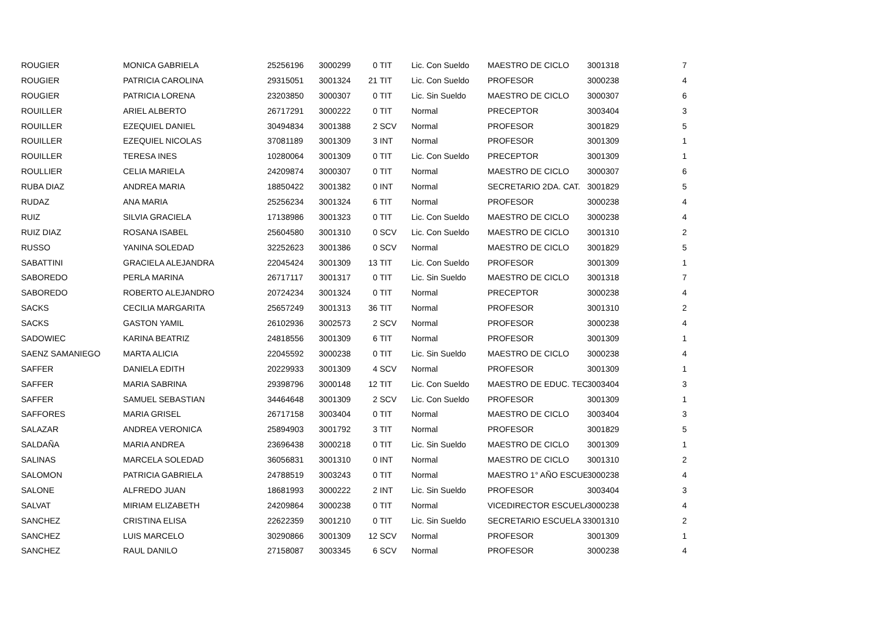| ROUGIER | MONICA GABRIELA | 25256196 | 3000299 | 0 | TIT | Lic. Con Sueldo | MAESTRO DE CICLO | 3001318 | 7 |
| ROUGIER | PATRICIA CAROLINA | 29315051 | 3001324 | 21 | TIT | Lic. Con Sueldo | PROFESOR | 3000238 | 4 |
| ROUGIER | PATRICIA LORENA | 23203850 | 3000307 | 0 | TIT | Lic. Sin Sueldo | MAESTRO DE CICLO | 3000307 | 6 |
| ROUILLER | ARIEL ALBERTO | 26717291 | 3000222 | 0 | TIT | Normal | PRECEPTOR | 3003404 | 3 |
| ROUILLER | EZEQUIEL DANIEL | 30494834 | 3001388 | 2 | SCV | Normal | PROFESOR | 3001829 | 5 |
| ROUILLER | EZEQUIEL NICOLAS | 37081189 | 3001309 | 3 | INT | Normal | PROFESOR | 3001309 | 1 |
| ROUILLER | TERESA INES | 10280064 | 3001309 | 0 | TIT | Lic. Con Sueldo | PRECEPTOR | 3001309 | 1 |
| ROULLIER | CELIA MARIELA | 24209874 | 3000307 | 0 | TIT | Normal | MAESTRO DE CICLO | 3000307 | 6 |
| RUBA DIAZ | ANDREA MARIA | 18850422 | 3001382 | 0 | INT | Normal | SECRETARIO 2DA. CAT. | 3001829 | 5 |
| RUDAZ | ANA MARIA | 25256234 | 3001324 | 6 | TIT | Normal | PROFESOR | 3000238 | 4 |
| RUIZ | SILVIA GRACIELA | 17138986 | 3001323 | 0 | TIT | Lic. Con Sueldo | MAESTRO DE CICLO | 3000238 | 4 |
| RUIZ DIAZ | ROSANA ISABEL | 25604580 | 3001310 | 0 | SCV | Lic. Con Sueldo | MAESTRO DE CICLO | 3001310 | 2 |
| RUSSO | YANINA SOLEDAD | 32252623 | 3001386 | 0 | SCV | Normal | MAESTRO DE CICLO | 3001829 | 5 |
| SABATTINI | GRACIELA ALEJANDRA | 22045424 | 3001309 | 13 | TIT | Lic. Con Sueldo | PROFESOR | 3001309 | 1 |
| SABOREDO | PERLA MARINA | 26717117 | 3001317 | 0 | TIT | Lic. Sin Sueldo | MAESTRO DE CICLO | 3001318 | 7 |
| SABOREDO | ROBERTO ALEJANDRO | 20724234 | 3001324 | 0 | TIT | Normal | PRECEPTOR | 3000238 | 4 |
| SACKS | CECILIA MARGARITA | 25657249 | 3001313 | 36 | TIT | Normal | PROFESOR | 3001310 | 2 |
| SACKS | GASTON YAMIL | 26102936 | 3002573 | 2 | SCV | Normal | PROFESOR | 3000238 | 4 |
| SADOWIEC | KARINA BEATRIZ | 24818556 | 3001309 | 6 | TIT | Normal | PROFESOR | 3001309 | 1 |
| SAENZ SAMANIEGO | MARTA ALICIA | 22045592 | 3000238 | 0 | TIT | Lic. Sin Sueldo | MAESTRO DE CICLO | 3000238 | 4 |
| SAFFER | DANIELA EDITH | 20229933 | 3001309 | 4 | SCV | Normal | PROFESOR | 3001309 | 1 |
| SAFFER | MARIA SABRINA | 29398796 | 3000148 | 12 | TIT | Lic. Con Sueldo | MAESTRO DE EDUC. TEC | 3003404 | 3 |
| SAFFER | SAMUEL SEBASTIAN | 34464648 | 3001309 | 2 | SCV | Lic. Con Sueldo | PROFESOR | 3001309 | 1 |
| SAFFORES | MARIA GRISEL | 26717158 | 3003404 | 0 | TIT | Normal | MAESTRO DE CICLO | 3003404 | 3 |
| SALAZAR | ANDREA VERONICA | 25894903 | 3001792 | 3 | TIT | Normal | PROFESOR | 3001829 | 5 |
| SALDAÑA | MARIA ANDREA | 23696438 | 3000218 | 0 | TIT | Lic. Sin Sueldo | MAESTRO DE CICLO | 3001309 | 1 |
| SALINAS | MARCELA SOLEDAD | 36056831 | 3001310 | 0 | INT | Normal | MAESTRO DE CICLO | 3001310 | 2 |
| SALOMON | PATRICIA GABRIELA | 24788519 | 3003243 | 0 | TIT | Normal | MAESTRO 1° AÑO ESCUE | 3000238 | 4 |
| SALONE | ALFREDO JUAN | 18681993 | 3000222 | 2 | INT | Lic. Sin Sueldo | PROFESOR | 3003404 | 3 |
| SALVAT | MIRIAM ELIZABETH | 24209864 | 3000238 | 0 | TIT | Normal | VICEDIRECTOR ESCUELA | 3000238 | 4 |
| SANCHEZ | CRISTINA ELISA | 22622359 | 3001210 | 0 | TIT | Lic. Sin Sueldo | SECRETARIO ESCUELA 3 | 3001310 | 2 |
| SANCHEZ | LUIS MARCELO | 30290866 | 3001309 | 12 | SCV | Normal | PROFESOR | 3001309 | 1 |
| SANCHEZ | RAUL DANILO | 27158087 | 3003345 | 6 | SCV | Normal | PROFESOR | 3000238 | 4 |